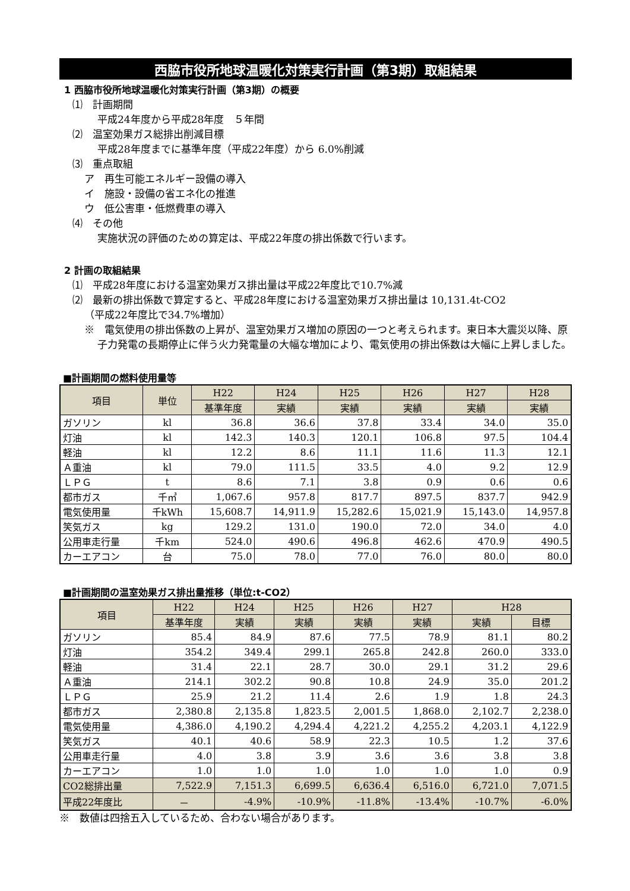西脇市役所地球温暖化対策実行計画（第3期）取組結果
1 西脇市役所地球温暖化対策実行計画（第3期）の概要
⑴　計画期間
平成24年度から平成28年度　５年間
⑵　温室効果ガス総排出削減目標
平成28年度までに基準年度（平成22年度）から 6.0%削減
⑶　重点取組
ア　再生可能エネルギー設備の導入
イ　施設・設備の省エネ化の推進
ウ　低公害車・低燃費車の導入
⑷　その他
実施状況の評価のための算定は、平成22年度の排出係数で行います。
2 計画の取組結果
⑴　平成28年度における温室効果ガス排出量は平成22年度比で10.7%減
⑵　最新の排出係数で算定すると、平成28年度における温室効果ガス排出量は 10,131.4t-CO2
（平成22年度比で34.7%増加）
※　電気使用の排出係数の上昇が、温室効果ガス増加の原因の一つと考えられます。東日本大震災以降、原子力発電の長期停止に伴う火力発電量の大幅な増加により、電気使用の排出係数は大幅に上昇しました。
■計画期間の燃料使用量等
| 項目 | 単位 | H22 | H24 | H25 | H26 | H27 | H28 |
| --- | --- | --- | --- | --- | --- | --- | --- |
| | | 基準年度 | 実績 | 実績 | 実績 | 実績 | 実績 |
| ガソリン | kl | 36.8 | 36.6 | 37.8 | 33.4 | 34.0 | 35.0 |
| 灯油 | kl | 142.3 | 140.3 | 120.1 | 106.8 | 97.5 | 104.4 |
| 軽油 | kl | 12.2 | 8.6 | 11.1 | 11.6 | 11.3 | 12.1 |
| Ａ重油 | kl | 79.0 | 111.5 | 33.5 | 4.0 | 9.2 | 12.9 |
| ＬＰＧ | t | 8.6 | 7.1 | 3.8 | 0.9 | 0.6 | 0.6 |
| 都市ガス | 千㎥ | 1,067.6 | 957.8 | 817.7 | 897.5 | 837.7 | 942.9 |
| 電気使用量 | 千kWh | 15,608.7 | 14,911.9 | 15,282.6 | 15,021.9 | 15,143.0 | 14,957.8 |
| 笑気ガス | kg | 129.2 | 131.0 | 190.0 | 72.0 | 34.0 | 4.0 |
| 公用車走行量 | 千km | 524.0 | 490.6 | 496.8 | 462.6 | 470.9 | 490.5 |
| カーエアコン | 台 | 75.0 | 78.0 | 77.0 | 76.0 | 80.0 | 80.0 |
■計画期間の温室効果ガス排出量推移（単位:t-CO2）
| 項目 | H22 | H24 | H25 | H26 | H27 | H28 | |
| --- | --- | --- | --- | --- | --- | --- | --- |
| | 基準年度 | 実績 | 実績 | 実績 | 実績 | 実績 | 目標 |
| ガソリン | 85.4 | 84.9 | 87.6 | 77.5 | 78.9 | 81.1 | 80.2 |
| 灯油 | 354.2 | 349.4 | 299.1 | 265.8 | 242.8 | 260.0 | 333.0 |
| 軽油 | 31.4 | 22.1 | 28.7 | 30.0 | 29.1 | 31.2 | 29.6 |
| Ａ重油 | 214.1 | 302.2 | 90.8 | 10.8 | 24.9 | 35.0 | 201.2 |
| ＬＰＧ | 25.9 | 21.2 | 11.4 | 2.6 | 1.9 | 1.8 | 24.3 |
| 都市ガス | 2,380.8 | 2,135.8 | 1,823.5 | 2,001.5 | 1,868.0 | 2,102.7 | 2,238.0 |
| 電気使用量 | 4,386.0 | 4,190.2 | 4,294.4 | 4,221.2 | 4,255.2 | 4,203.1 | 4,122.9 |
| 笑気ガス | 40.1 | 40.6 | 58.9 | 22.3 | 10.5 | 1.2 | 37.6 |
| 公用車走行量 | 4.0 | 3.8 | 3.9 | 3.6 | 3.6 | 3.8 | 3.8 |
| カーエアコン | 1.0 | 1.0 | 1.0 | 1.0 | 1.0 | 1.0 | 0.9 |
| CO2総排出量 | 7,522.9 | 7,151.3 | 6,699.5 | 6,636.4 | 6,516.0 | 6,721.0 | 7,071.5 |
| 平成22年度比 | － | -4.9% | -10.9% | -11.8% | -13.4% | -10.7% | -6.0% |
※　数値は四捨五入しているため、合わない場合があります。